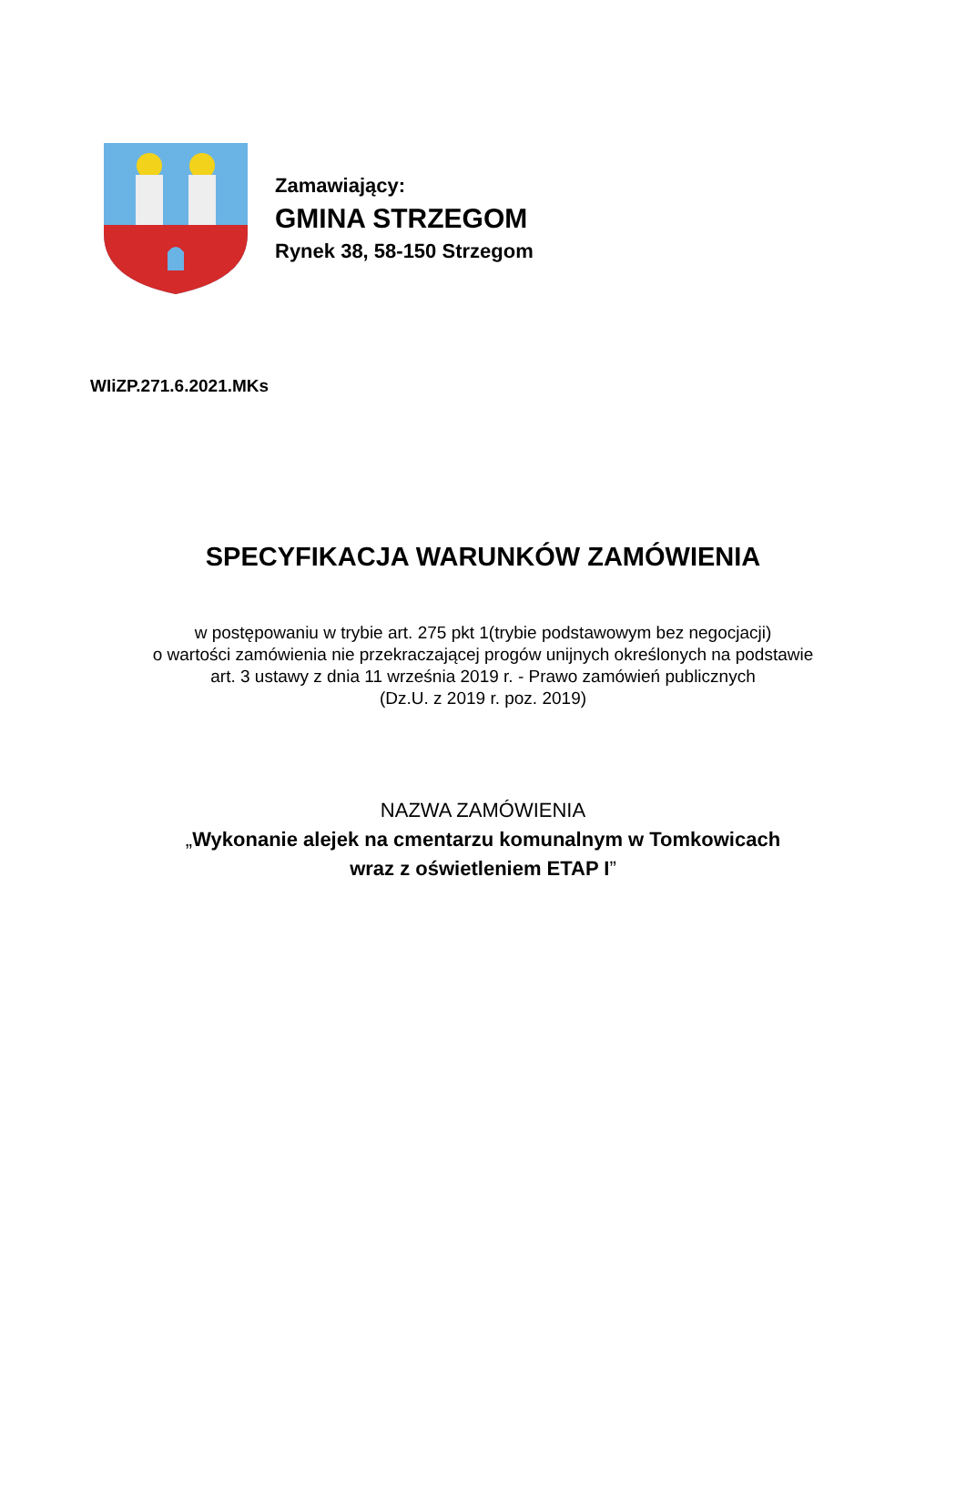Zamawiający:
GMINA STRZEGOM
Rynek 38, 58-150 Strzegom
WIiZP.271.6.2021.MKs
SPECYFIKACJA WARUNKÓW ZAMÓWIENIA
w postępowaniu w trybie art. 275 pkt 1(trybie podstawowym bez negocjacji)
o wartości zamówienia nie przekraczającej progów unijnych określonych na podstawie
art. 3 ustawy z dnia 11 września 2019 r. - Prawo zamówień publicznych
(Dz.U. z 2019 r. poz. 2019)
NAZWA ZAMÓWIENIA
„Wykonanie alejek na cmentarzu komunalnym w Tomkowicach
wraz z oświetleniem ETAP I”